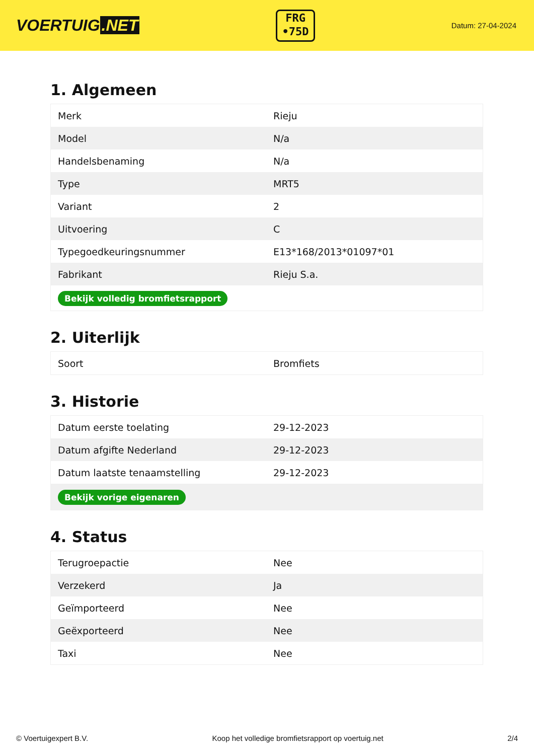VOERTUIG.NET
FRG
•75D
Datum: 27-04-2024
1. Algemeen
| Merk | Rieju |
| Model | N/a |
| Handelsbenaming | N/a |
| Type | MRT5 |
| Variant | 2 |
| Uitvoering | C |
| Typegoedkeuringsnummer | E13*168/2013*01097*01 |
| Fabrikant | Rieju S.a. |
| Bekijk volledig bromfietsrapport | |
2. Uiterlijk
| Soort | Bromfiets |
3. Historie
| Datum eerste toelating | 29-12-2023 |
| Datum afgifte Nederland | 29-12-2023 |
| Datum laatste tenaamstelling | 29-12-2023 |
| Bekijk vorige eigenaren | |
4. Status
| Terugroepactie | Nee |
| Verzekerd | Ja |
| Geïmporteerd | Nee |
| Geëxporteerd | Nee |
| Taxi | Nee |
© Voertuigexpert B.V. Koop het volledige bromfietsrapport op voertuig.net 2/4